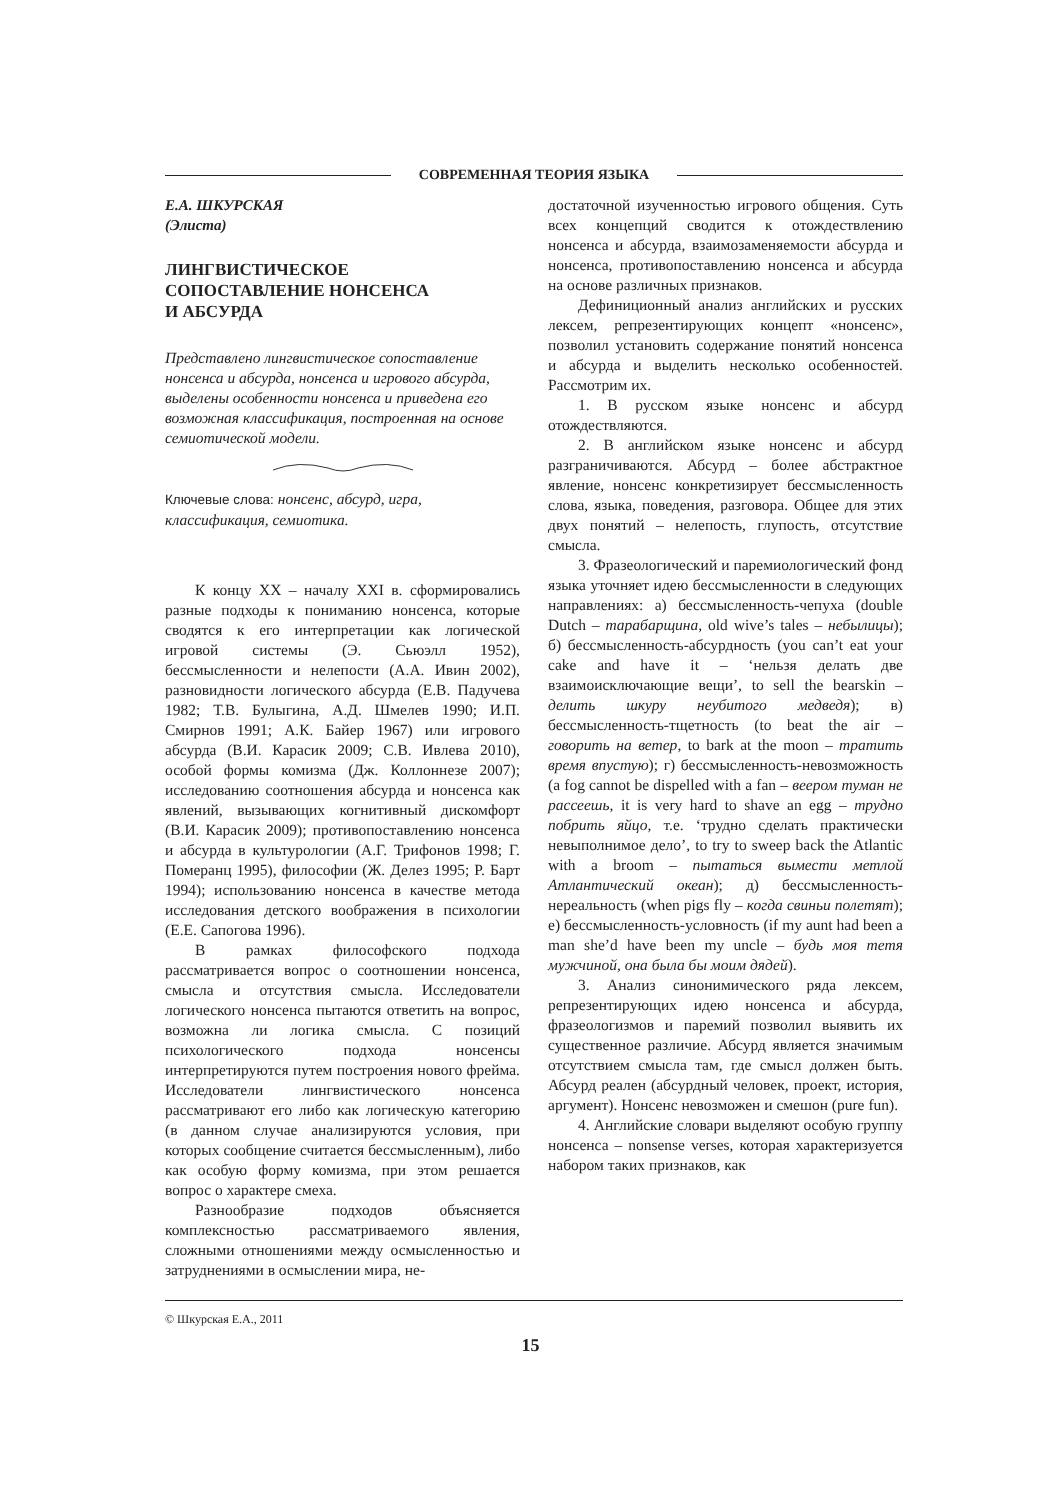СОВРЕМЕННАЯ ТЕОРИЯ ЯЗЫКА
Е.А. ШКУРСКАЯ
(Элиста)
ЛИНГВИСТИЧЕСКОЕ
СОПОСТАВЛЕНИЕ НОНСЕНСА
И АБСУРДА
Представлено лингвистическое сопоставление нонсенса и абсурда, нонсенса и игрового абсурда, выделены особенности нонсенса и приведена его возможная классификация, построенная на основе семиотической модели.
Ключевые слова: нонсенс, абсурд, игра, классификация, семиотика.
К концу XX – началу XXI в. сформировались разные подходы к пониманию нонсенса, которые сводятся к его интерпретации как логической игровой системы (Э. Сьюэлл 1952), бессмысленности и нелепости (А.А. Ивин 2002), разновидности логического абсурда (Е.В. Падучева 1982; Т.В. Булыгина, А.Д. Шмелев 1990; И.П. Смирнов 1991; А.К. Байер 1967) или игрового абсурда (В.И. Карасик 2009; С.В. Ивлева 2010), особой формы комизма (Дж. Коллоннезе 2007); исследованию соотношения абсурда и нонсенса как явлений, вызывающих когнитивный дискомфорт (В.И. Карасик 2009); противопоставлению нонсенса и абсурда в культурологии (А.Г. Трифонов 1998; Г. Померанц 1995), философии (Ж. Делез 1995; Р. Барт 1994); использованию нонсенса в качестве метода исследования детского воображения в психологии (Е.Е. Сапогова 1996).
В рамках философского подхода рассматривается вопрос о соотношении нонсенса, смысла и отсутствия смысла. Исследователи логического нонсенса пытаются ответить на вопрос, возможна ли логика смысла. С позиций психологического подхода нонсенсы интерпретируются путем построения нового фрейма. Исследователи лингвистического нонсенса рассматривают его либо как логическую категорию (в данном случае анализируются условия, при которых сообщение считается бессмысленным), либо как особую форму комизма, при этом решается вопрос о характере смеха.
Разнообразие подходов объясняется комплексностью рассматриваемого явления, сложными отношениями между осмысленностью и затруднениями в осмыслении мира, не-
достаточной изученностью игрового общения. Суть всех концепций сводится к отождествлению нонсенса и абсурда, взаимозаменяемости абсурда и нонсенса, противопоставлению нонсенса и абсурда на основе различных признаков.
Дефиниционный анализ английских и русских лексем, репрезентирующих концепт «нонсенс», позволил установить содержание понятий нонсенса и абсурда и выделить несколько особенностей. Рассмотрим их.
1. В русском языке нонсенс и абсурд отождествляются.
2. В английском языке нонсенс и абсурд разграничиваются. Абсурд – более абстрактное явление, нонсенс конкретизирует бессмысленность слова, языка, поведения, разговора. Общее для этих двух понятий – нелепость, глупость, отсутствие смысла.
3. Фразеологический и паремиологический фонд языка уточняет идею бессмысленности в следующих направлениях: а) бессмысленность-чепуха (double Dutch – тарабарщина, old wive’s tales – небылицы); б) бессмысленность-абсурдность (you can’t eat your cake and have it – ‘нельзя делать две взаимоисключающие вещи’, to sell the bearskin – делить шкуру неубитого медведя); в) бессмысленность-тщетность (to beat the air – говорить на ветер, to bark at the moon – тратить время впустую); г) бессмысленность-невозможность (a fog cannot be dispelled with a fan – веером туман не рассеешь, it is very hard to shave an egg – трудно побрить яйцо, т.е. ‘трудно сделать практически невыполнимое дело’, to try to sweep back the Atlantic with a broom – пытаться вымести метлой Атлантический океан); д) бессмысленность-нереальность (when pigs fly – когда свиньи полетят); е) бессмысленность-условность (if my aunt had been a man she’d have been my uncle – будь моя тетя мужчиной, она была бы моим дядей).
3. Анализ синонимического ряда лексем, репрезентирующих идею нонсенса и абсурда, фразеологизмов и паремий позволил выявить их существенное различие. Абсурд является значимым отсутствием смысла там, где смысл должен быть. Абсурд реален (абсурдный человек, проект, история, аргумент). Нонсенс невозможен и смешон (pure fun).
4. Английские словари выделяют особую группу нонсенса – nonsense verses, которая характеризуется набором таких признаков, как
© Шкурская Е.А., 2011
15